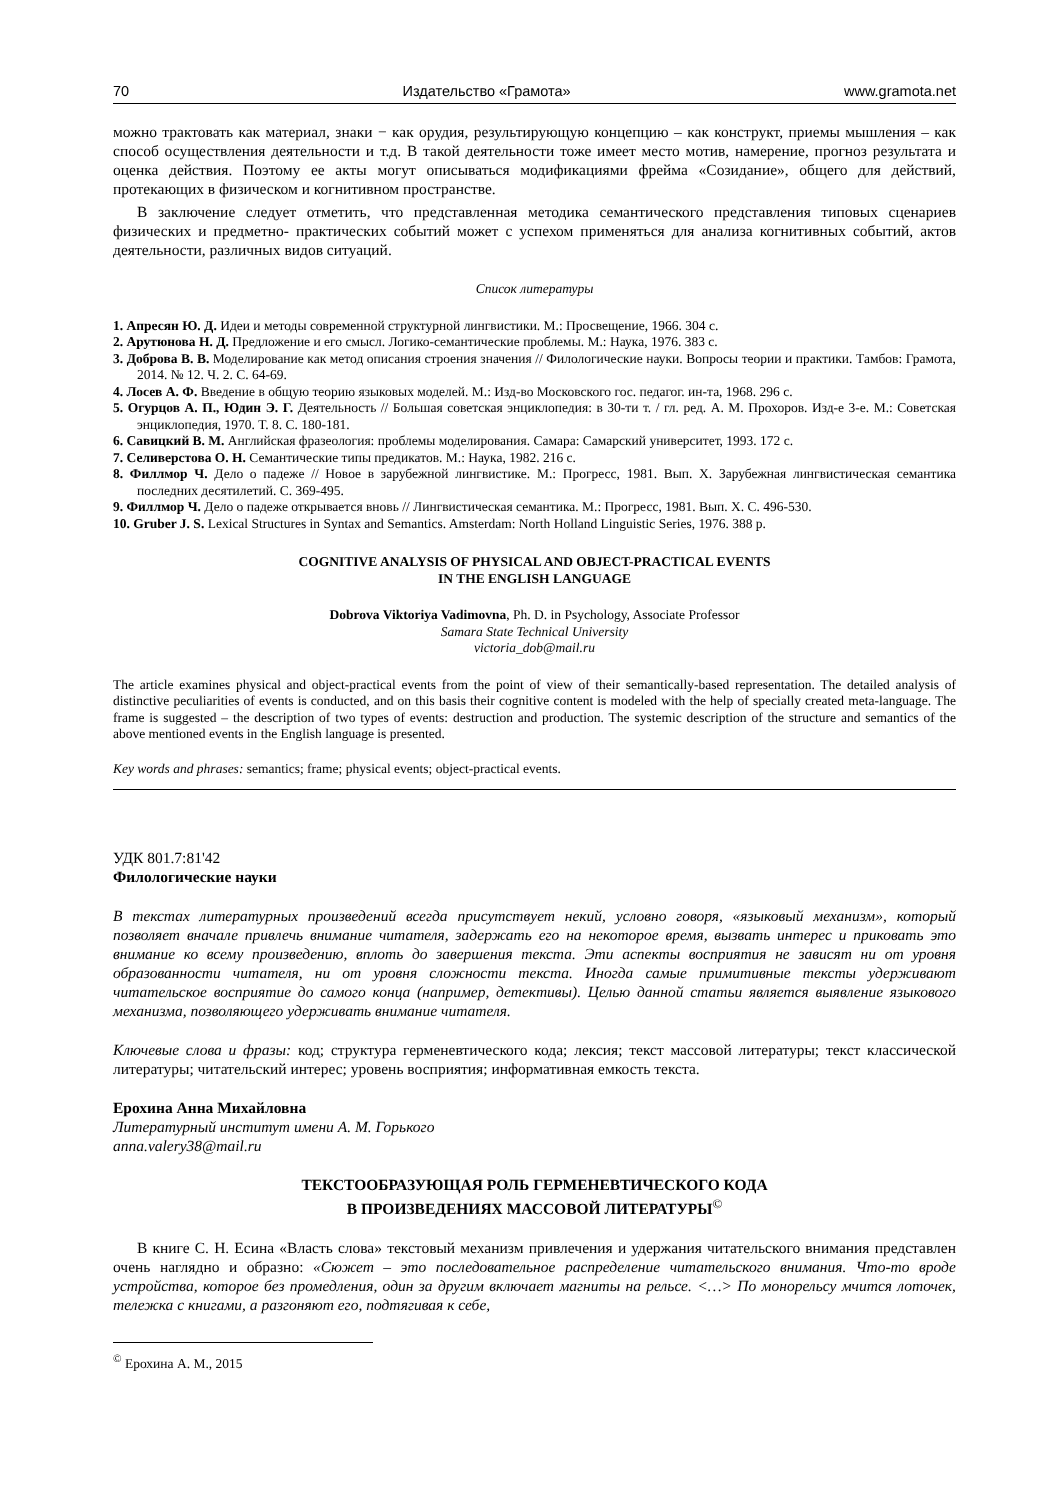70 Издательство «Грамота» www.gramota.net
можно трактовать как материал, знаки − как орудия, результирующую концепцию – как конструкт, приемы мышления – как способ осуществления деятельности и т.д. В такой деятельности тоже имеет место мотив, намерение, прогноз результата и оценка действия. Поэтому ее акты могут описываться модификациями фрейма «Созидание», общего для действий, протекающих в физическом и когнитивном пространстве.
В заключение следует отметить, что представленная методика семантического представления типовых сценариев физических и предметно- практических событий может с успехом применяться для анализа когнитивных событий, актов деятельности, различных видов ситуаций.
Список литературы
1. Апресян Ю. Д. Идеи и методы современной структурной лингвистики. М.: Просвещение, 1966. 304 с.
2. Арутюнова Н. Д. Предложение и его смысл. Логико-семантические проблемы. М.: Наука, 1976. 383 с.
3. Доброва В. В. Моделирование как метод описания строения значения // Филологические науки. Вопросы теории и практики. Тамбов: Грамота, 2014. № 12. Ч. 2. С. 64-69.
4. Лосев А. Ф. Введение в общую теорию языковых моделей. М.: Изд-во Московского гос. педагог. ин-та, 1968. 296 с.
5. Огурцов А. П., Юдин Э. Г. Деятельность // Большая советская энциклопедия: в 30-ти т. / гл. ред. А. М. Прохоров. Изд-е 3-е. М.: Советская энциклопедия, 1970. Т. 8. С. 180-181.
6. Савицкий В. М. Английская фразеология: проблемы моделирования. Самара: Самарский университет, 1993. 172 с.
7. Селиверстова О. Н. Семантические типы предикатов. М.: Наука, 1982. 216 с.
8. Филлмор Ч. Дело о падеже // Новое в зарубежной лингвистике. М.: Прогресс, 1981. Вып. X. Зарубежная лингвистическая семантика последних десятилетий. С. 369-495.
9. Филлмор Ч. Дело о падеже открывается вновь // Лингвистическая семантика. М.: Прогресс, 1981. Вып. X. С. 496-530.
10. Gruber J. S. Lexical Structures in Syntax and Semantics. Amsterdam: North Holland Linguistic Series, 1976. 388 p.
COGNITIVE ANALYSIS OF PHYSICAL AND OBJECT-PRACTICAL EVENTS
IN THE ENGLISH LANGUAGE
Dobrova Viktoriya Vadimovna, Ph. D. in Psychology, Associate Professor
Samara State Technical University
victoria_dob@mail.ru
The article examines physical and object-practical events from the point of view of their semantically-based representation. The detailed analysis of distinctive peculiarities of events is conducted, and on this basis their cognitive content is modeled with the help of specially created meta-language. The frame is suggested – the description of two types of events: destruction and production. The systemic description of the structure and semantics of the above mentioned events in the English language is presented.
Key words and phrases: semantics; frame; physical events; object-practical events.
УДК 801.7:81'42
Филологические науки
В текстах литературных произведений всегда присутствует некий, условно говоря, «языковый механизм», который позволяет вначале привлечь внимание читателя, задержать его на некоторое время, вызвать интерес и приковать это внимание ко всему произведению, вплоть до завершения текста. Эти аспекты восприятия не зависят ни от уровня образованности читателя, ни от уровня сложности текста. Иногда самые примитивные тексты удерживают читательское восприятие до самого конца (например, детективы). Целью данной статьи является выявление языкового механизма, позволяющего удерживать внимание читателя.
Ключевые слова и фразы: код; структура герменевтического кода; лексия; текст массовой литературы; текст классической литературы; читательский интерес; уровень восприятия; информативная емкость текста.
Ерохина Анна Михайловна
Литературный институт имени А. М. Горького
anna.valery38@mail.ru
ТЕКСТООБРАЗУЮЩАЯ РОЛЬ ГЕРМЕНЕВТИЧЕСКОГО КОДА
В ПРОИЗВЕДЕНИЯХ МАССОВОЙ ЛИТЕРАТУРЫ<sup>©</sup>
В книге С. Н. Есина «Власть слова» текстовый механизм привлечения и удержания читательского внимания представлен очень наглядно и образно: «Сюжет – это последовательное распределение читательского внимания. Что-то вроде устройства, которое без промедления, один за другим включает магниты на рельсе. <…> По монорельсу мчится лоточек, тележка с книгами, а разгоняют его, подтягивая к себе,
<sup>©</sup> Ерохина А. М., 2015